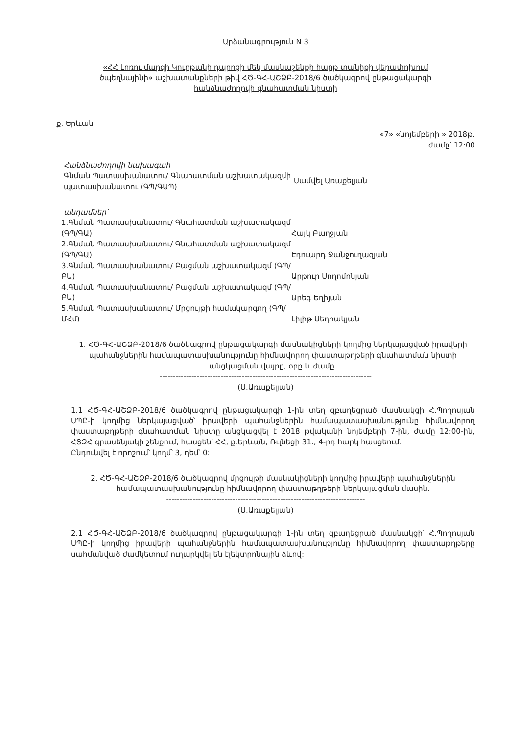Արձանագրություն N 3
«ՀՀ Լոռու մարզի Կուրթանի դպրոցի մեկ մասնաշենքի հարթ տանիքի վերափոխում ծպեղնայինի» աշխատանքների թիվ ՀԾ-ԳՀ-ԱՇՁԲ-2018/6 ծածկագրով ընթացակարգի հանձնաժողովի գնահատման նիստի
ք. Երևան
«7» «նոյեմբերի » 2018թ.
ժամը՝ 12:00
Հանձնաժողովի նախագահ
Գնման Պատասխանատու/ Գնահատման աշխատակազմի պատասխանատու (ԳՊ/ԳԱՊ)
Սամվել Առաքելյան
անդամներ՝
1.Գնման Պատասխանատու/ Գնահատման աշխատակազմ (ԳՊ/ԳԱ)
Հայկ Բաղջյան
2.Գնման Պատասխանատու/ Գնահատման աշխատակազմ (ԳՊ/ԳԱ)
Էդուարդ Ջանջուղազյան
3.Գնման Պատասխանատու/ Բացման աշխատակազմ (ԳՊ/ԲԱ)
Արթուր Սողոմոնյան
4.Գնման Պատասխանատու/ Բացման աշխատակազմ (ԳՊ/ԲԱ)
Արեգ Եղիյան
5.Գնման Պատասխանատու/ Մրցույթի համակարգող (ԳՊ/ՄՀմ)
Լիլիթ Սեդրակյան
1. ՀԾ-ԳՀ-ԱՇՁԲ-2018/6 ծածկագրով ընթացակարգի մասնակիցների կողմից ներկայացված իրավերի պահանջներին համապատասխանությունը հիմնավորող փաստաթղթերի գնահատման նիստի անցկացման վայրը, օրը և ժամը.
--------------------------------------------------------------------------------
(Ս.Առաքելյան)
1.1 ՀԾ-ԳՀ-ԱՇՁԲ-2018/6 ծածկագրով ընթացակարգի 1-ին տեղ զբաղեցրած մասնակցի Հ.Պողոսյան ՍՊԸ-ի կողմից ներկայացված՝ իրավերի պահանջներին համապատասխանությունը հիմնավորող փաստաթղթերի գնահատման նիստը անցկացվել է 2018 թվականի նոյեմբերի 7-ին, ժամը 12:00-ին, ՀՏԶՀ գրասենյակի շենքում, հասցեն՝ ՀՀ, ք.Երևան, Ռւլնեցի 31., 4-րդ հարկ հասցեում:
Ընդունվել է որոշում՝ կողմ՝ 3, դեմ՝ 0:
2. ՀԾ-ԳՀ-ԱՇՁԲ-2018/6 ծածկագրով մրցույթի մասնակիցների կողմից իրավերի պահանջներին համապատասխանությունը հիմնավորող փաստաթղթերի ներկայացման մասին.
---------------------------------------------------------------------------
(Ս.Առաքելյան)
2.1 ՀԾ-ԳՀ-ԱՇՁԲ-2018/6 ծածկագրով ընթացակարգի 1-ին տեղ զբաղեցրած մասնակցի՝ Հ.Պողոսյան ՍՊԸ-ի կողմից իրավերի պահանջներին համապատասխանությունը հիմնավորող փաստաթղթերը սահմանված ժամկետում ուղարկվել են էլեկտրոնային ձևով: